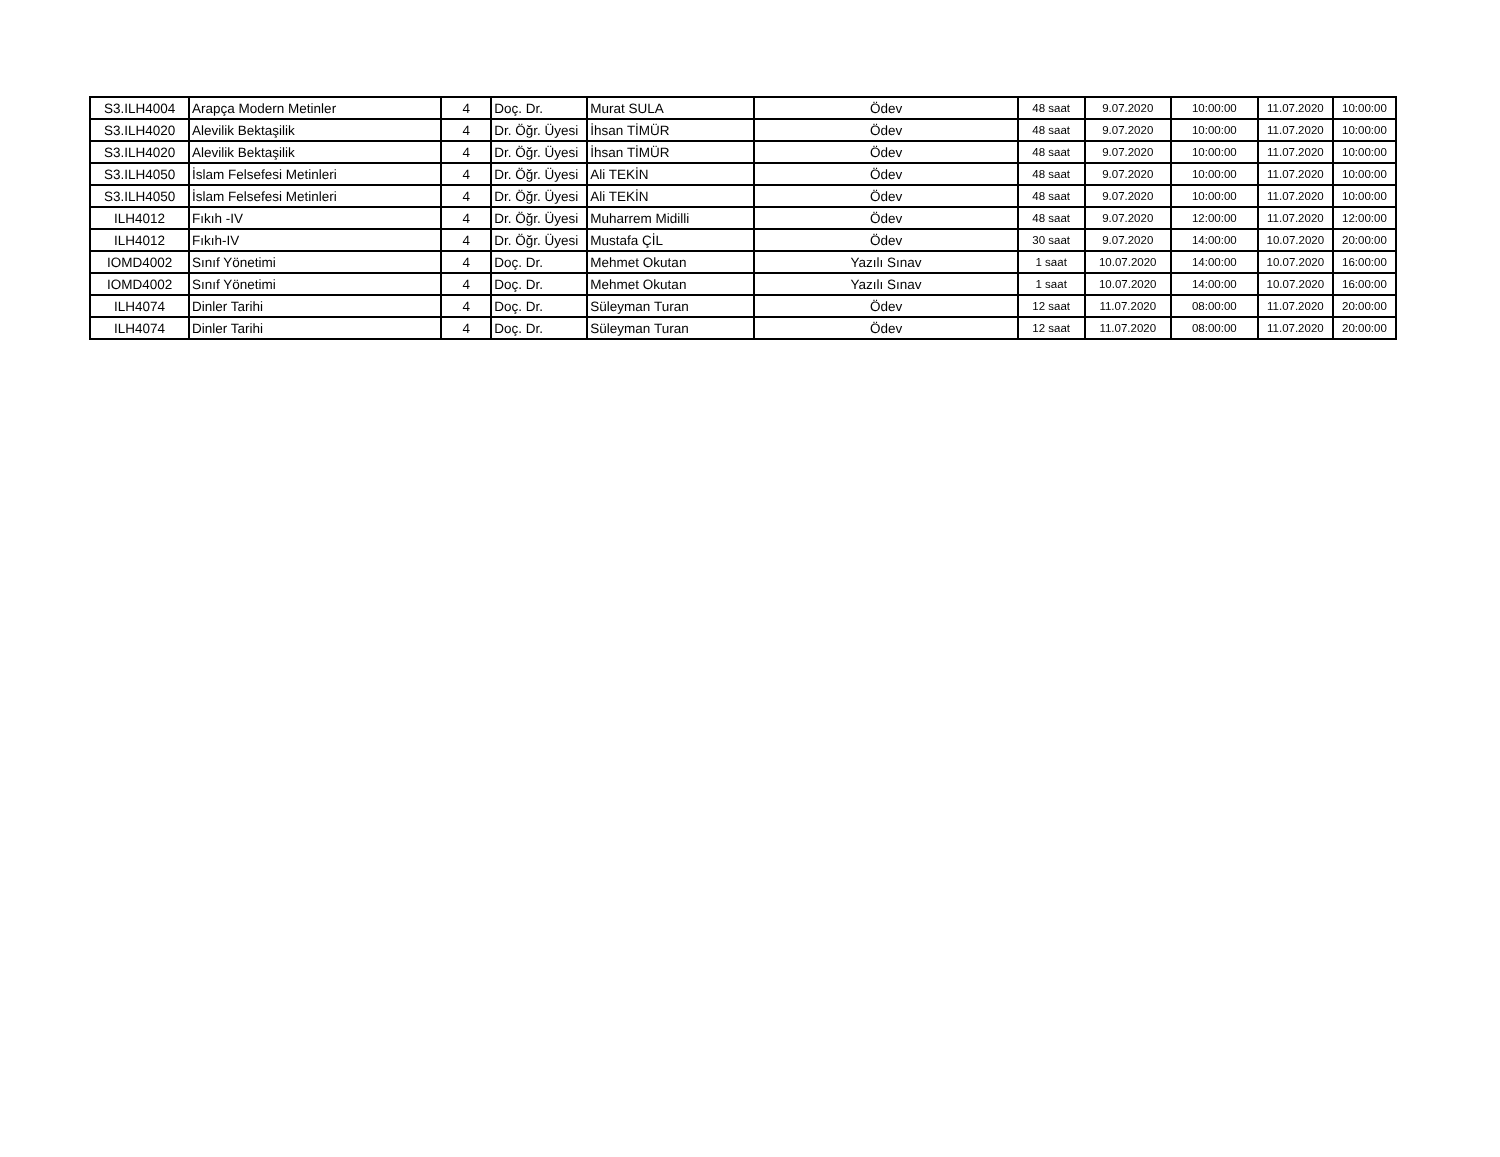| S3.ILH4004 | Arapça Modern Metinler | 4 | Doç. Dr. | Murat SULA | Ödev | 48 saat | 9.07.2020 | 10:00:00 | 11.07.2020 | 10:00:00 |
| S3.ILH4020 | Alevilik Bektaşilik | 4 | Dr. Öğr. Üyesi | İhsan TİMÜR | Ödev | 48 saat | 9.07.2020 | 10:00:00 | 11.07.2020 | 10:00:00 |
| S3.ILH4020 | Alevilik Bektaşilik | 4 | Dr. Öğr. Üyesi | İhsan TİMÜR | Ödev | 48 saat | 9.07.2020 | 10:00:00 | 11.07.2020 | 10:00:00 |
| S3.ILH4050 | İslam Felsefesi Metinleri | 4 | Dr. Öğr. Üyesi | Ali TEKİN | Ödev | 48 saat | 9.07.2020 | 10:00:00 | 11.07.2020 | 10:00:00 |
| S3.ILH4050 | İslam Felsefesi Metinleri | 4 | Dr. Öğr. Üyesi | Ali TEKİN | Ödev | 48 saat | 9.07.2020 | 10:00:00 | 11.07.2020 | 10:00:00 |
| ILH4012 | Fıkıh -IV | 4 | Dr. Öğr. Üyesi | Muharrem Midilli | Ödev | 48 saat | 9.07.2020 | 12:00:00 | 11.07.2020 | 12:00:00 |
| ILH4012 | Fıkıh-IV | 4 | Dr. Öğr. Üyesi | Mustafa ÇİL | Ödev | 30 saat | 9.07.2020 | 14:00:00 | 10.07.2020 | 20:00:00 |
| IOMD4002 | Sınıf Yönetimi | 4 | Doç. Dr. | Mehmet Okutan | Yazılı Sınav | 1 saat | 10.07.2020 | 14:00:00 | 10.07.2020 | 16:00:00 |
| IOMD4002 | Sınıf Yönetimi | 4 | Doç. Dr. | Mehmet Okutan | Yazılı Sınav | 1 saat | 10.07.2020 | 14:00:00 | 10.07.2020 | 16:00:00 |
| ILH4074 | Dinler Tarihi | 4 | Doç. Dr. | Süleyman Turan | Ödev | 12 saat | 11.07.2020 | 08:00:00 | 11.07.2020 | 20:00:00 |
| ILH4074 | Dinler Tarihi | 4 | Doç. Dr. | Süleyman Turan | Ödev | 12 saat | 11.07.2020 | 08:00:00 | 11.07.2020 | 20:00:00 |